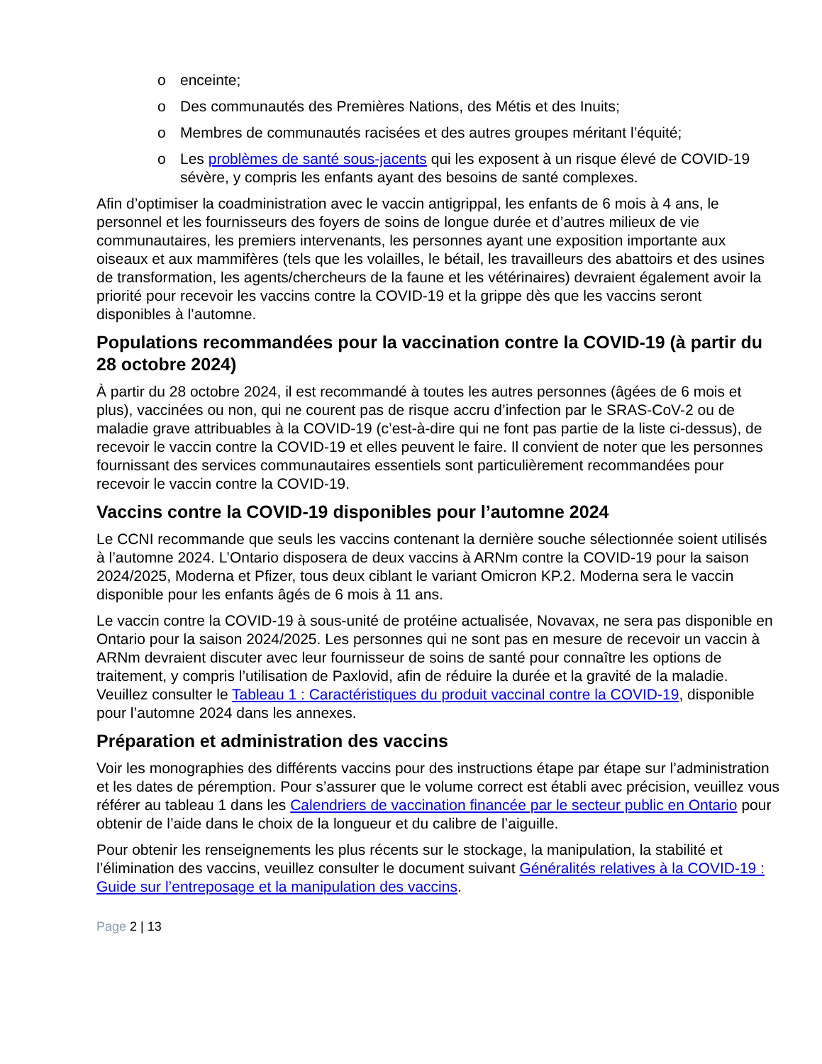o enceinte;
o Des communautés des Premières Nations, des Métis et des Inuits;
o Membres de communautés racisées et des autres groupes méritant l’équité;
o Les problèmes de santé sous-jacents qui les exposent à un risque élevé de COVID-19 sévère, y compris les enfants ayant des besoins de santé complexes.
Afin d’optimiser la coadministration avec le vaccin antigrippal, les enfants de 6 mois à 4 ans, le personnel et les fournisseurs des foyers de soins de longue durée et d’autres milieux de vie communautaires, les premiers intervenants, les personnes ayant une exposition importante aux oiseaux et aux mammifères (tels que les volailles, le bétail, les travailleurs des abattoirs et des usines de transformation, les agents/chercheurs de la faune et les vétérinaires) devraient également avoir la priorité pour recevoir les vaccins contre la COVID-19 et la grippe dès que les vaccins seront disponibles à l’automne.
Populations recommandées pour la vaccination contre la COVID-19 (à partir du 28 octobre 2024)
À partir du 28 octobre 2024, il est recommandé à toutes les autres personnes (âgées de 6 mois et plus), vaccinées ou non, qui ne courent pas de risque accru d’infection par le SRAS-CoV-2 ou de maladie grave attribuables à la COVID-19 (c’est-à-dire qui ne font pas partie de la liste ci-dessus), de recevoir le vaccin contre la COVID-19 et elles peuvent le faire. Il convient de noter que les personnes fournissant des services communautaires essentiels sont particulièrement recommandées pour recevoir le vaccin contre la COVID-19.
Vaccins contre la COVID-19 disponibles pour l’automne 2024
Le CCNI recommande que seuls les vaccins contenant la dernière souche sélectionnée soient utilisés à l’automne 2024. L’Ontario disposera de deux vaccins à ARNm contre la COVID-19 pour la saison 2024/2025, Moderna et Pfizer, tous deux ciblant le variant Omicron KP.2. Moderna sera le vaccin disponible pour les enfants âgés de 6 mois à 11 ans.
Le vaccin contre la COVID-19 à sous-unité de protéine actualisée, Novavax, ne sera pas disponible en Ontario pour la saison 2024/2025. Les personnes qui ne sont pas en mesure de recevoir un vaccin à ARNm devraient discuter avec leur fournisseur de soins de santé pour connaître les options de traitement, y compris l’utilisation de Paxlovid, afin de réduire la durée et la gravité de la maladie. Veuillez consulter le Tableau 1 : Caractéristiques du produit vaccinal contre la COVID-19, disponible pour l’automne 2024 dans les annexes.
Préparation et administration des vaccins
Voir les monographies des différents vaccins pour des instructions étape par étape sur l’administration et les dates de péremption. Pour s’assurer que le volume correct est établi avec précision, veuillez vous référer au tableau 1 dans les Calendriers de vaccination financée par le secteur public en Ontario pour obtenir de l’aide dans le choix de la longueur et du calibre de l’aiguille.
Pour obtenir les renseignements les plus récents sur le stockage, la manipulation, la stabilité et l’élimination des vaccins, veuillez consulter le document suivant Généralités relatives à la COVID-19 : Guide sur l’entreposage et la manipulation des vaccins.
Page 2 | 13